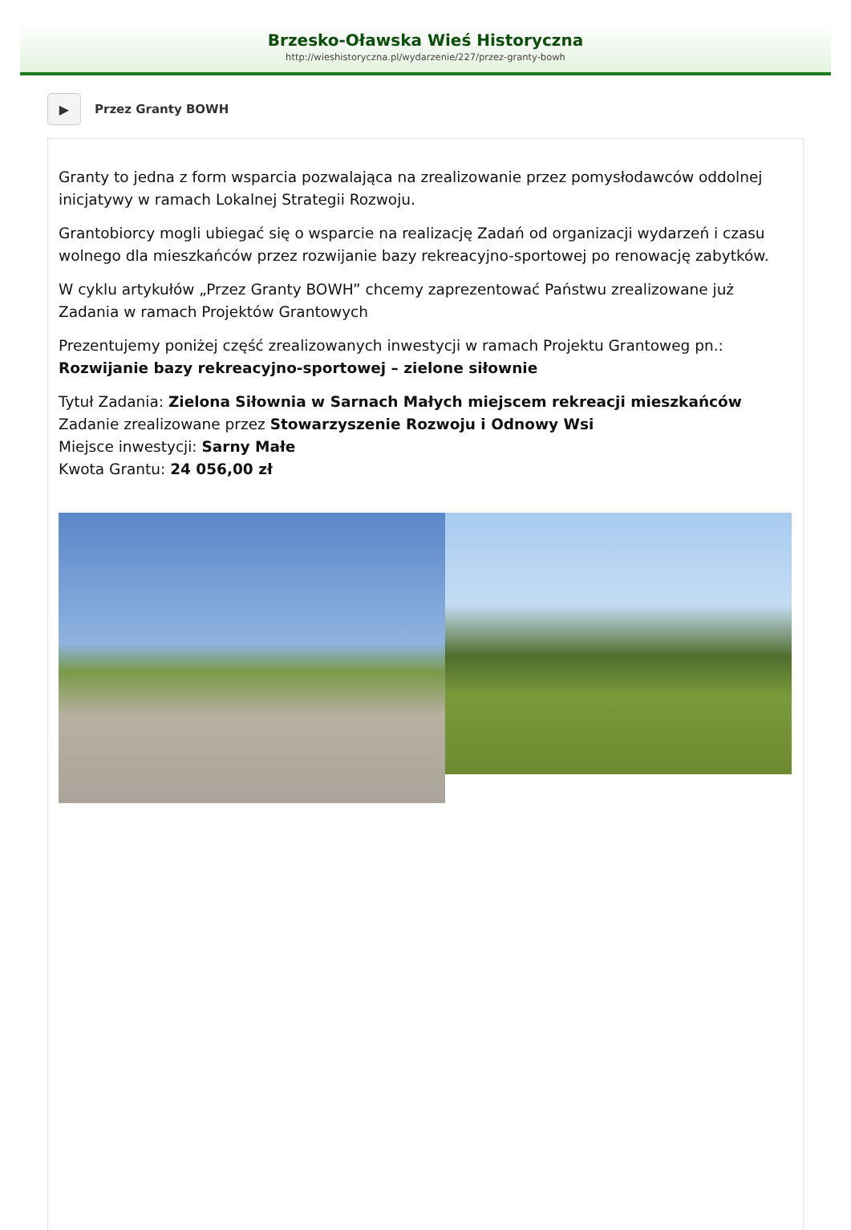Brzesko-Oławska Wieś Historyczna
http://wieshistoryczna.pl/wydarzenie/227/przez-granty-bowh
▶
Przez Granty BOWH
Granty to jedna z form wsparcia pozwalająca na zrealizowanie przez pomysłodawców oddolnej inicjatywy w ramach Lokalnej Strategii Rozwoju.
Grantobiorcy mogli ubiegać się o wsparcie na realizację Zadań od organizacji wydarzeń i czasu wolnego dla mieszkańców przez rozwijanie bazy rekreacyjno-sportowej po renowację zabytków.
W cyklu artykułów „Przez Granty BOWH” chcemy zaprezentować Państwu zrealizowane już Zadania w ramach Projektów Grantowych
Prezentujemy poniżej część zrealizowanych inwestycji w ramach Projektu Grantoweg pn.: Rozwijanie bazy rekreacyjno-sportowej – zielone siłownie
Tytuł Zadania: Zielona Siłownia w Sarnach Małych miejscem rekreacji mieszkańców
Zadanie zrealizowane przez Stowarzyszenie Rozwoju i Odnowy Wsi
Miejsce inwestycji: Sarny Małe
Kwota Grantu: 24 056,00 zł